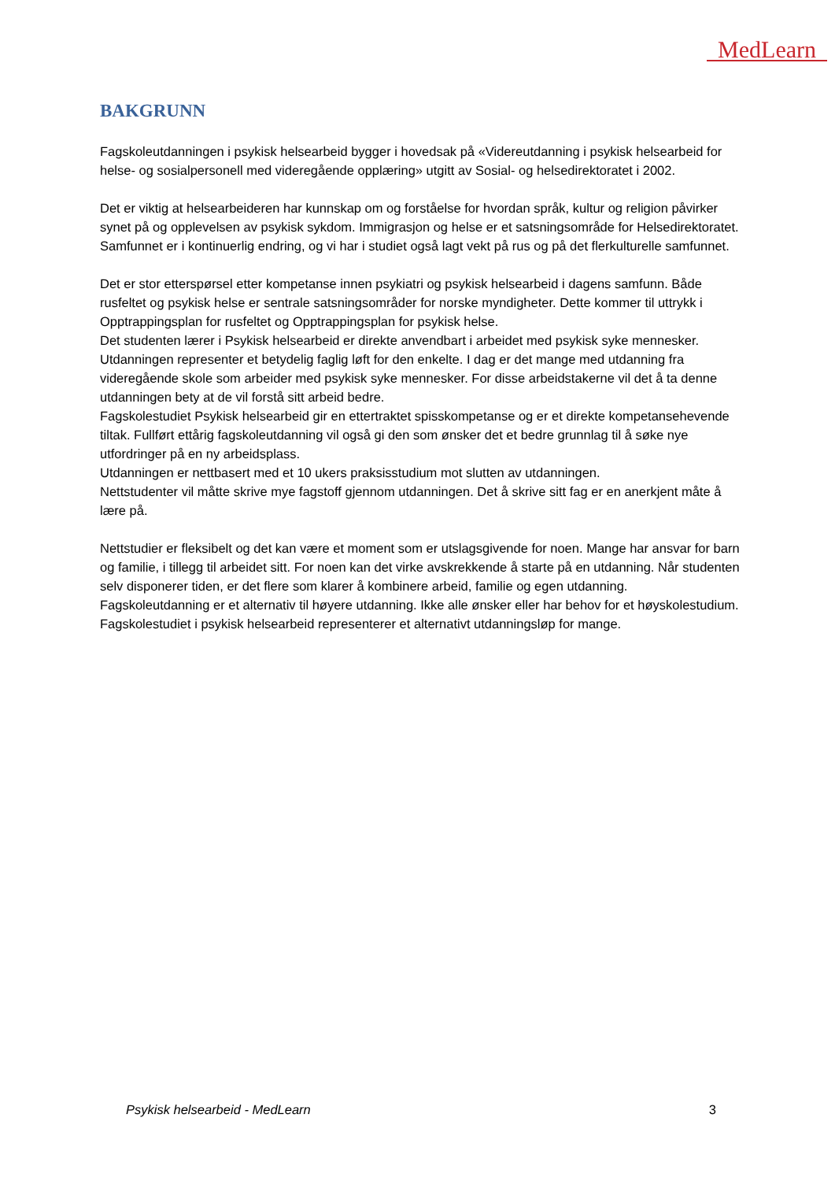MedLearn
BAKGRUNN
Fagskoleutdanningen i psykisk helsearbeid bygger i hovedsak på «Videreutdanning i psykisk helsearbeid for helse- og sosialpersonell med videregående opplæring» utgitt av Sosial- og helsedirektoratet i 2002.
Det er viktig at helsearbeideren har kunnskap om og forståelse for hvordan språk, kultur og religion påvirker synet på og opplevelsen av psykisk sykdom. Immigrasjon og helse er et satsningsområde for Helsedirektoratet. Samfunnet er i kontinuerlig endring, og vi har i studiet også lagt vekt på rus og på det flerkulturelle samfunnet.
Det er stor etterspørsel etter kompetanse innen psykiatri og psykisk helsearbeid i dagens samfunn. Både rusfeltet og psykisk helse er sentrale satsningsområder for norske myndigheter. Dette kommer til uttrykk i Opptrappingsplan for rusfeltet og Opptrappingsplan for psykisk helse.
Det studenten lærer i Psykisk helsearbeid er direkte anvendbart i arbeidet med psykisk syke mennesker. Utdanningen representer et betydelig faglig løft for den enkelte. I dag er det mange med utdanning fra videregående skole som arbeider med psykisk syke mennesker. For disse arbeidstakerne vil det å ta denne utdanningen bety at de vil forstå sitt arbeid bedre.
Fagskolestudiet Psykisk helsearbeid gir en ettertraktet spisskompetanse og er et direkte kompetansehevende tiltak. Fullført ettårig fagskoleutdanning vil også gi den som ønsker det et bedre grunnlag til å søke nye utfordringer på en ny arbeidsplass.
Utdanningen er nettbasert med et 10 ukers praksisstudium mot slutten av utdanningen.
Nettstudenter vil måtte skrive mye fagstoff gjennom utdanningen. Det å skrive sitt fag er en anerkjent måte å lære på.
Nettstudier er fleksibelt og det kan være et moment som er utslagsgivende for noen. Mange har ansvar for barn og familie, i tillegg til arbeidet sitt. For noen kan det virke avskrekkende å starte på en utdanning. Når studenten selv disponerer tiden, er det flere som klarer å kombinere arbeid, familie og egen utdanning.
Fagskoleutdanning er et alternativ til høyere utdanning. Ikke alle ønsker eller har behov for et høyskolestudium. Fagskolestudiet i psykisk helsearbeid representerer et alternativt utdanningsløp for mange.
Psykisk helsearbeid - MedLearn 3